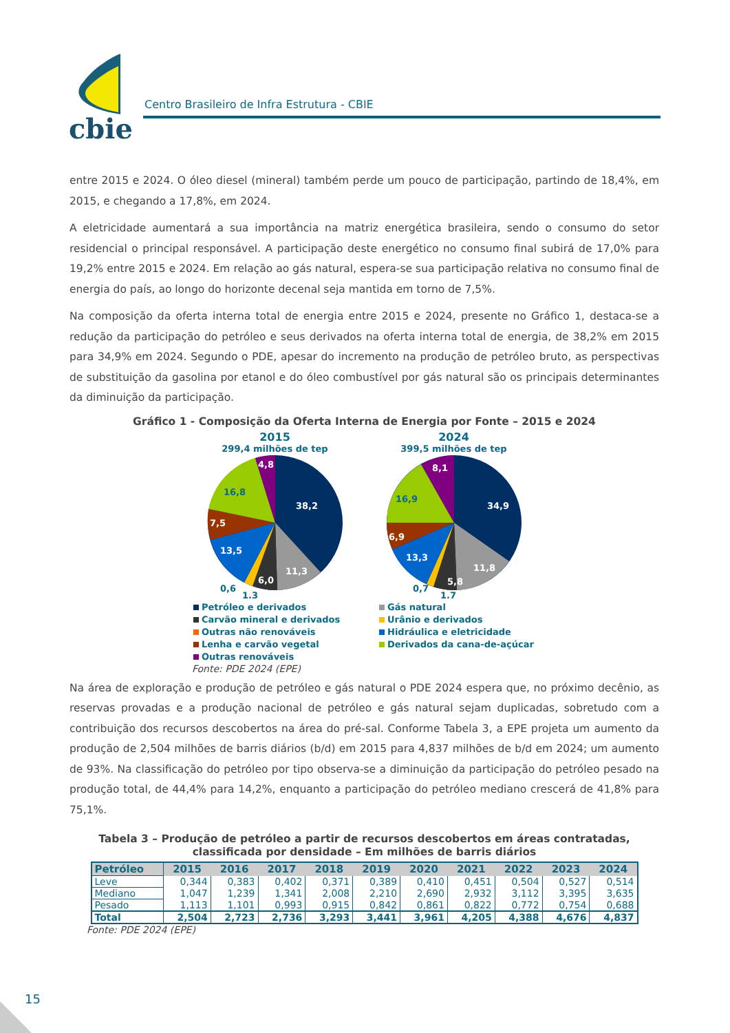cbie
Centro Brasileiro de Infra Estrutura - CBIE
entre 2015 e 2024. O óleo diesel (mineral) também perde um pouco de participação, partindo de 18,4%, em 2015, e chegando a 17,8%, em 2024.
A eletricidade aumentará a sua importância na matriz energética brasileira, sendo o consumo do setor residencial o principal responsável. A participação deste energético no consumo final subirá de 17,0% para 19,2% entre 2015 e 2024. Em relação ao gás natural, espera-se sua participação relativa no consumo final de energia do país, ao longo do horizonte decenal seja mantida em torno de 7,5%.
Na composição da oferta interna total de energia entre 2015 e 2024, presente no Gráfico 1, destaca-se a redução da participação do petróleo e seus derivados na oferta interna total de energia, de 38,2% em 2015 para 34,9% em 2024. Segundo o PDE, apesar do incremento na produção de petróleo bruto, as perspectivas de substituição da gasolina por etanol e do óleo combustível por gás natural são os principais determinantes da diminuição da participação.
Gráfico 1 - Composição da Oferta Interna de Energia por Fonte – 2015 e 2024
2015
299,4 milhões de tep
38,2
11,3
6,0
13,5
7,5
16,8
4,8
0,6
1,3
2024
399,5 milhões de tep
34,9
11,8
5,8
13,3
6,9
16,9
8,1
0,7
1,7
Petróleo e derivados
Gás natural
Carvão mineral e derivados
Urânio e derivados
Outras não renováveis
Hidráulica e eletricidade
Lenha e carvão vegetal
Derivados da cana-de-açúcar
Outras renováveis
Fonte: PDE 2024 (EPE)
Na área de exploração e produção de petróleo e gás natural o PDE 2024 espera que, no próximo decênio, as reservas provadas e a produção nacional de petróleo e gás natural sejam duplicadas, sobretudo com a contribuição dos recursos descobertos na área do pré-sal. Conforme Tabela 3, a EPE projeta um aumento da produção de 2,504 milhões de barris diários (b/d) em 2015 para 4,837 milhões de b/d em 2024; um aumento de 93%. Na classificação do petróleo por tipo observa-se a diminuição da participação do petróleo pesado na produção total, de 44,4% para 14,2%, enquanto a participação do petróleo mediano crescerá de 41,8% para 75,1%.
Tabela 3 – Produção de petróleo a partir de recursos descobertos em áreas contratadas,
classificada por densidade – Em milhões de barris diários
| Petróleo | 2015 | 2016 | 2017 | 2018 | 2019 | 2020 | 2021 | 2022 | 2023 | 2024 |
| --- | --- | --- | --- | --- | --- | --- | --- | --- | --- | --- |
| Leve | 0,344 | 0,383 | 0,402 | 0,371 | 0,389 | 0,410 | 0,451 | 0,504 | 0,527 | 0,514 |
| Mediano | 1,047 | 1,239 | 1,341 | 2,008 | 2,210 | 2,690 | 2,932 | 3,112 | 3,395 | 3,635 |
| Pesado | 1,113 | 1,101 | 0,993 | 0,915 | 0,842 | 0,861 | 0,822 | 0,772 | 0,754 | 0,688 |
| Total | 2,504 | 2,723 | 2,736 | 3,293 | 3,441 | 3,961 | 4,205 | 4,388 | 4,676 | 4,837 |
Fonte: PDE 2024 (EPE)
15